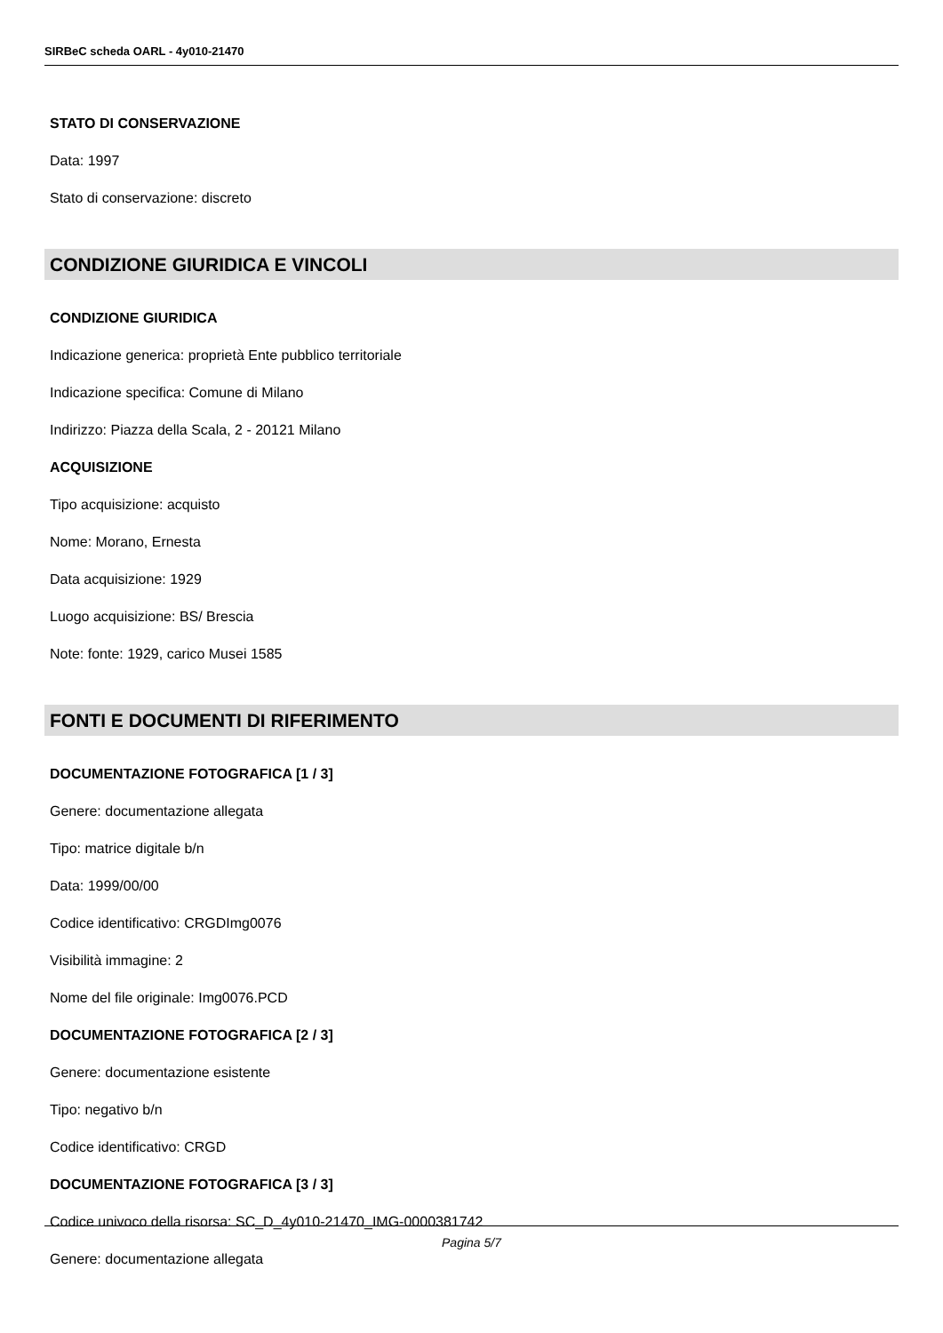SIRBeC scheda OARL - 4y010-21470
STATO DI CONSERVAZIONE
Data: 1997
Stato di conservazione: discreto
CONDIZIONE GIURIDICA E VINCOLI
CONDIZIONE GIURIDICA
Indicazione generica: proprietà Ente pubblico territoriale
Indicazione specifica: Comune di Milano
Indirizzo: Piazza della Scala, 2 - 20121 Milano
ACQUISIZIONE
Tipo acquisizione: acquisto
Nome: Morano, Ernesta
Data acquisizione: 1929
Luogo acquisizione: BS/ Brescia
Note: fonte: 1929, carico Musei 1585
FONTI E DOCUMENTI DI RIFERIMENTO
DOCUMENTAZIONE FOTOGRAFICA [1 / 3]
Genere: documentazione allegata
Tipo: matrice digitale b/n
Data: 1999/00/00
Codice identificativo: CRGDImg0076
Visibilità immagine: 2
Nome del file originale: Img0076.PCD
DOCUMENTAZIONE FOTOGRAFICA [2 / 3]
Genere: documentazione esistente
Tipo: negativo b/n
Codice identificativo: CRGD
DOCUMENTAZIONE FOTOGRAFICA [3 / 3]
Codice univoco della risorsa: SC_D_4y010-21470_IMG-0000381742
Genere: documentazione allegata
Pagina 5/7